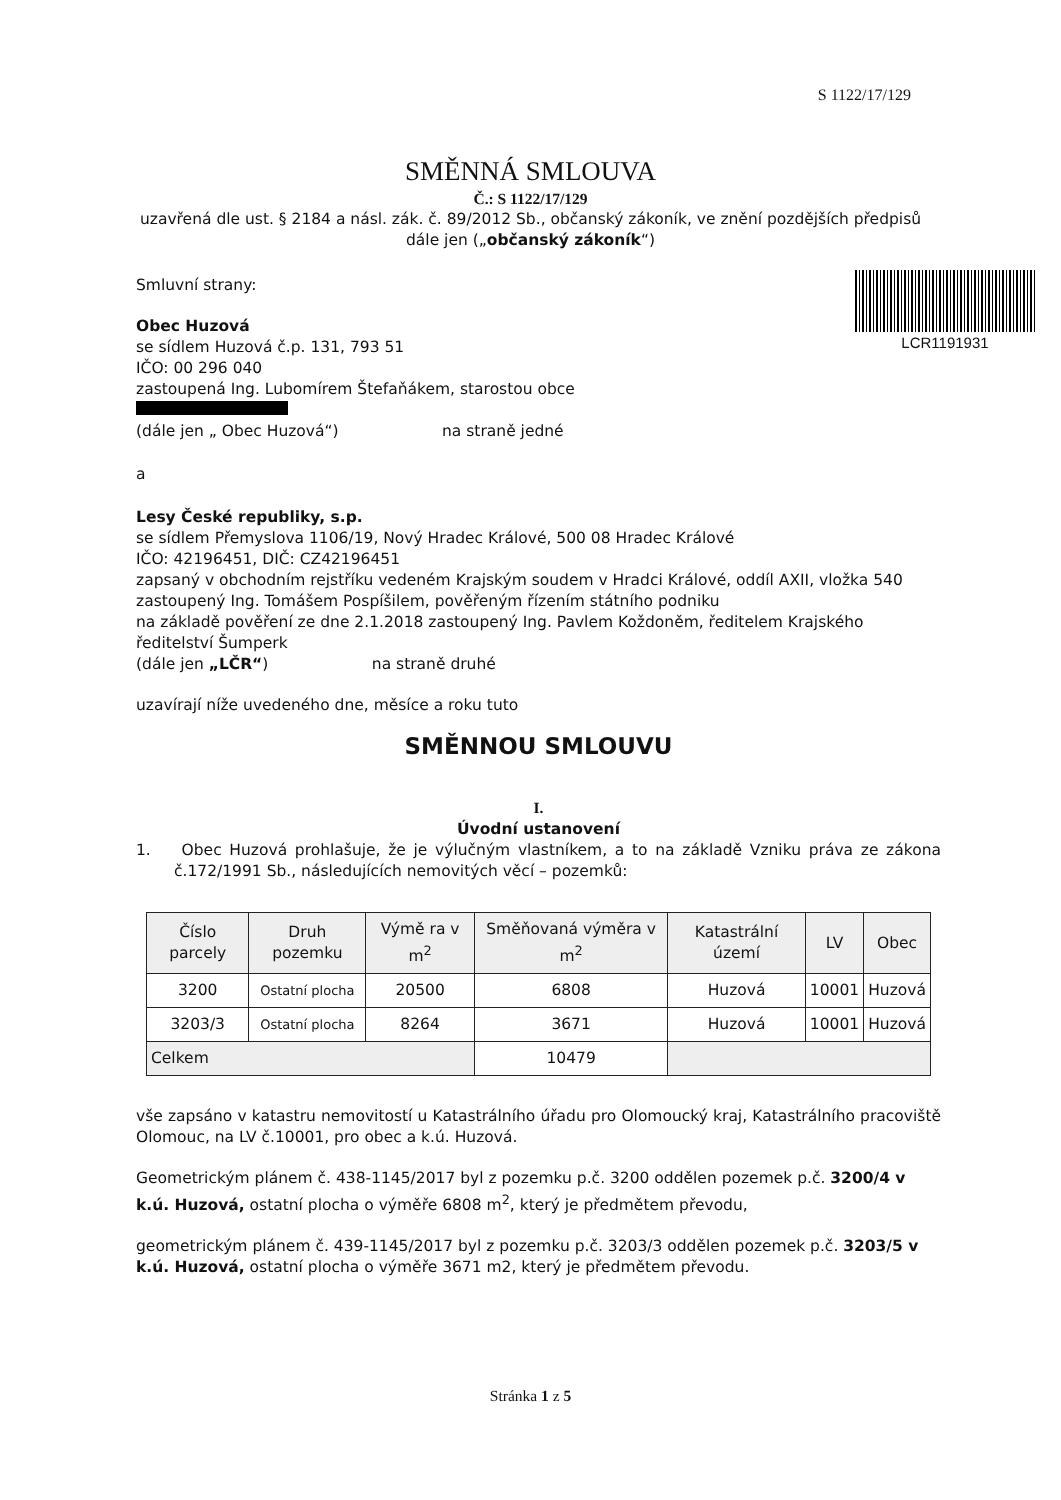S 1122/17/129
SMĚNNÁ SMLOUVA
Č.: S 1122/17/129
uzavřená dle ust. § 2184 a násl. zák. č. 89/2012 Sb., občanský zákoník, ve znění pozdějších předpisů
dále jen („občanský zákoník“)
LCR1191931
Smluvní strany:
Obec Huzová
se sídlem Huzová č.p. 131, 793 51
IČO: 00 296 040
zastoupená Ing. Lubomírem Štefaňákem, starostou obce
(dále jen „ Obec Huzová“) na straně jedné
a
Lesy České republiky, s.p.
se sídlem Přemyslova 1106/19, Nový Hradec Králové, 500 08 Hradec Králové
IČO: 42196451, DIČ: CZ42196451
zapsaný v obchodním rejstříku vedeném Krajským soudem v Hradci Králové, oddíl AXII, vložka 540
zastoupený Ing. Tomášem Pospíšilem, pověřeným řízením státního podniku
na základě pověření ze dne 2.1.2018 zastoupený Ing. Pavlem Koždoněm, ředitelem Krajského ředitelství Šumperk
(dále jen „LČR“) na straně druhé
uzavírají níže uvedeného dne, měsíce a roku tuto
SMĚNNOU SMLOUVU
I.
Úvodní ustanovení
1. Obec Huzová prohlašuje, že je výlučným vlastníkem, a to na základě Vzniku práva ze zákona č.172/1991 Sb., následujících nemovitých věcí – pozemků:
| Číslo parcely | Druh pozemku | Výmě ra v m<sup>2</sup> | Směňovaná výměra v m<sup>2</sup> | Katastrální území | LV | Obec |
| --- | --- | --- | --- | --- | --- | --- |
| 3200 | Ostatní plocha | 20500 | 6808 | Huzová | 10001 | Huzová |
| 3203/3 | Ostatní plocha | 8264 | 3671 | Huzová | 10001 | Huzová |
| Celkem | | | 10479 | | | |
vše zapsáno v katastru nemovitostí u Katastrálního úřadu pro Olomoucký kraj, Katastrálního pracoviště Olomouc, na LV č.10001, pro obec a k.ú. Huzová.
Geometrickým plánem č. 438-1145/2017 byl z pozemku p.č. 3200 oddělen pozemek p.č. 3200/4 v k.ú. Huzová, ostatní plocha o výměře 6808 m<sup>2</sup>, který je předmětem převodu,
geometrickým plánem č. 439-1145/2017 byl z pozemku p.č. 3203/3 oddělen pozemek p.č. 3203/5 v k.ú. Huzová, ostatní plocha o výměře 3671 m2, který je předmětem převodu.
Stránka 1 z 5